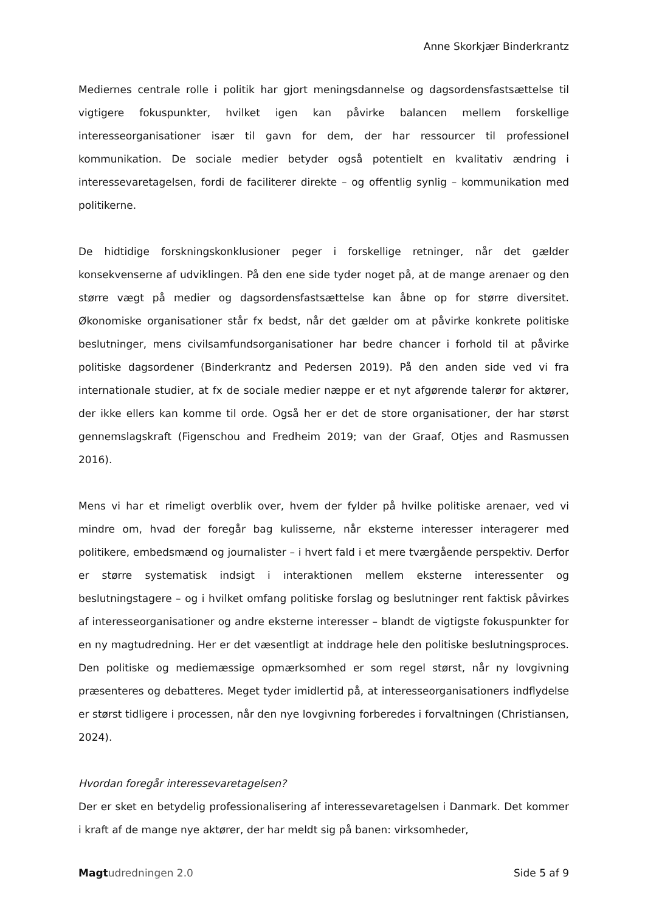Anne Skorkjær Binderkrantz
Mediernes centrale rolle i politik har gjort meningsdannelse og dagsordensfastsættelse til vigtigere fokuspunkter, hvilket igen kan påvirke balancen mellem forskellige interesseorganisationer især til gavn for dem, der har ressourcer til professionel kommunikation. De sociale medier betyder også potentielt en kvalitativ ændring i interessevaretagelsen, fordi de faciliterer direkte – og offentlig synlig – kommunikation med politikerne.
De hidtidige forskningskonklusioner peger i forskellige retninger, når det gælder konsekvenserne af udviklingen. På den ene side tyder noget på, at de mange arenaer og den større vægt på medier og dagsordensfastsættelse kan åbne op for større diversitet. Økonomiske organisationer står fx bedst, når det gælder om at påvirke konkrete politiske beslutninger, mens civilsamfundsorganisationer har bedre chancer i forhold til at påvirke politiske dagsordener (Binderkrantz and Pedersen 2019). På den anden side ved vi fra internationale studier, at fx de sociale medier næppe er et nyt afgørende talerør for aktører, der ikke ellers kan komme til orde. Også her er det de store organisationer, der har størst gennemslagskraft (Figenschou and Fredheim 2019; van der Graaf, Otjes and Rasmussen 2016).
Mens vi har et rimeligt overblik over, hvem der fylder på hvilke politiske arenaer, ved vi mindre om, hvad der foregår bag kulisserne, når eksterne interesser interagerer med politikere, embedsmænd og journalister – i hvert fald i et mere tværgående perspektiv. Derfor er større systematisk indsigt i interaktionen mellem eksterne interessenter og beslutningstagere – og i hvilket omfang politiske forslag og beslutninger rent faktisk påvirkes af interesseorganisationer og andre eksterne interesser – blandt de vigtigste fokuspunkter for en ny magtudredning. Her er det væsentligt at inddrage hele den politiske beslutningsproces. Den politiske og mediemæssige opmærksomhed er som regel størst, når ny lovgivning præsenteres og debatteres. Meget tyder imidlertid på, at interesseorganisationers indflydelse er størst tidligere i processen, når den nye lovgivning forberedes i forvaltningen (Christiansen, 2024).
Hvordan foregår interessevaretagelsen?
Der er sket en betydelig professionalisering af interessevaretagelsen i Danmark. Det kommer i kraft af de mange nye aktører, der har meldt sig på banen: virksomheder,
Magt udredningen 2.0 Side 5 af 9